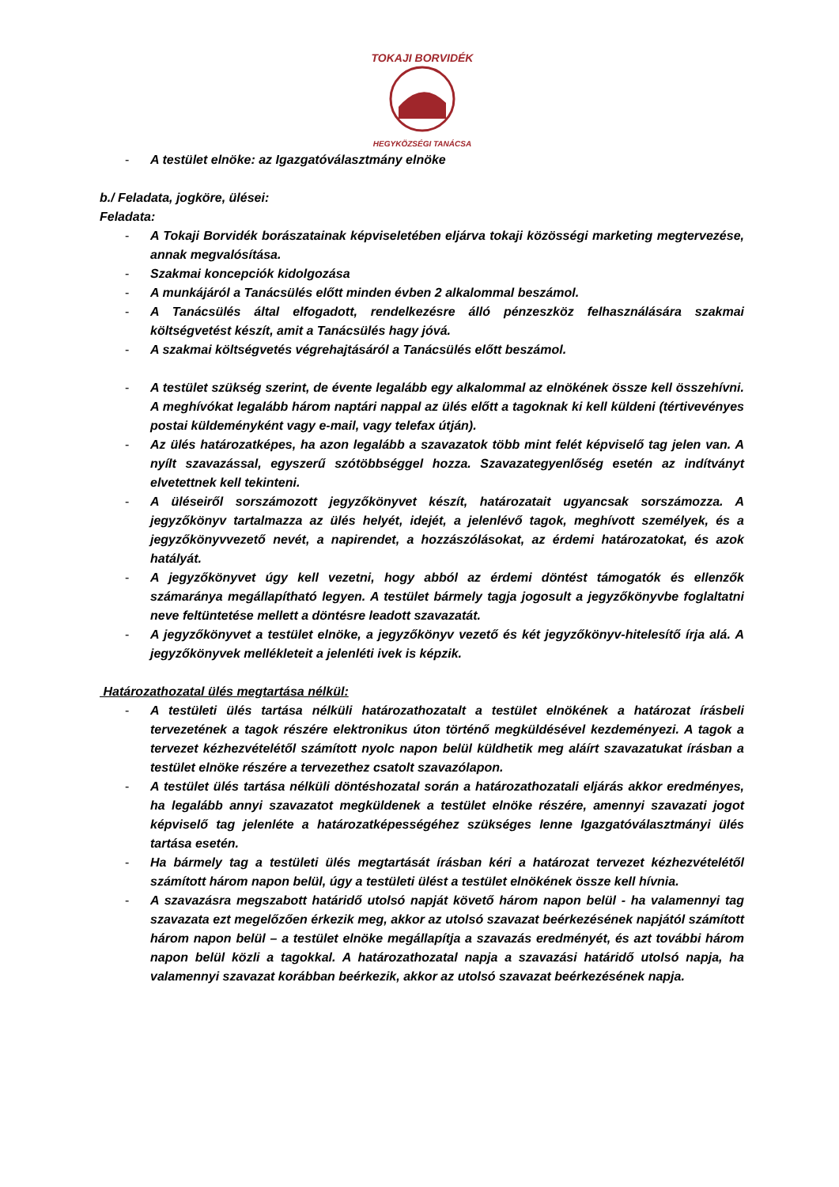TOKAJI BORVIDÉK
HEGYKÖZSÉGI TANÁCSA
- A testület elnöke: az Igazgatóválasztmány elnöke
b./ Feladata, jogköre, ülései:
Feladata:
- A Tokaji Borvidék borászatainak képviseletében eljárva tokaji közösségi marketing megtervezése, annak megvalósítása.
- Szakmai koncepciók kidolgozása
- A munkájáról a Tanácsülés előtt minden évben 2 alkalommal beszámol.
- A Tanácsülés által elfogadott, rendelkezésre álló pénzeszköz felhasználására szakmai költségvetést készít, amit a Tanácsülés hagy jóvá.
- A szakmai költségvetés végrehajtásáról a Tanácsülés előtt beszámol.
- A testület szükség szerint, de évente legalább egy alkalommal az elnökének össze kell összehívni. A meghívókat legalább három naptári nappal az ülés előtt a tagoknak ki kell küldeni (tértivevényes postai küldeményként vagy e-mail, vagy telefax útján).
- Az ülés határozatképes, ha azon legalább a szavazatok több mint felét képviselő tag jelen van. A nyílt szavazással, egyszerű szótöbbséggel hozza. Szavazategyenlőség esetén az indítványt elvetettnek kell tekinteni.
- A üléseiről sorszámozott jegyzőkönyvet készít, határozatait ugyancsak sorszámozza. A jegyzőkönyv tartalmazza az ülés helyét, idejét, a jelenlévő tagok, meghívott személyek, és a jegyzőkönyvvezető nevét, a napirendet, a hozzászólásokat, az érdemi határozatokat, és azok hatályát.
- A jegyzőkönyvet úgy kell vezetni, hogy abból az érdemi döntést támogatók és ellenzők számaránya megállapítható legyen. A testület bármely tagja jogosult a jegyzőkönyvbe foglaltatni neve feltüntetése mellett a döntésre leadott szavazatát.
- A jegyzőkönyvet a testület elnöke, a jegyzőkönyv vezető és két jegyzőkönyv-hitelesítő írja alá. A jegyzőkönyvek mellékleteit a jelenléti ivek is képzik.
Határozathozatal ülés megtartása nélkül:
- A testületi ülés tartása nélküli határozathozatalt a testület elnökének a határozat írásbeli tervezetének a tagok részére elektronikus úton történő megküldésével kezdeményezi. A tagok a tervezet kézhezvételétől számított nyolc napon belül küldhetik meg aláírt szavazatukat írásban a testület elnöke részére a tervezethez csatolt szavazólapon.
- A testület ülés tartása nélküli döntéshozatal során a határozathozatali eljárás akkor eredményes, ha legalább annyi szavazatot megküldenek a testület elnöke részére, amennyi szavazati jogot képviselő tag jelenléte a határozatképességéhez szükséges lenne Igazgatóválasztmányi ülés tartása esetén.
- Ha bármely tag a testületi ülés megtartását írásban kéri a határozat tervezet kézhezvételétől számított három napon belül, úgy a testületi ülést a testület elnökének össze kell hívnia.
- A szavazásra megszabott határidő utolsó napját követő három napon belül - ha valamennyi tag szavazata ezt megelőzően érkezik meg, akkor az utolsó szavazat beérkezésének napjától számított három napon belül – a testület elnöke megállapítja a szavazás eredményét, és azt további három napon belül közli a tagokkal. A határozathozatal napja a szavazási határidő utolsó napja, ha valamennyi szavazat korábban beérkezik, akkor az utolsó szavazat beérkezésének napja.